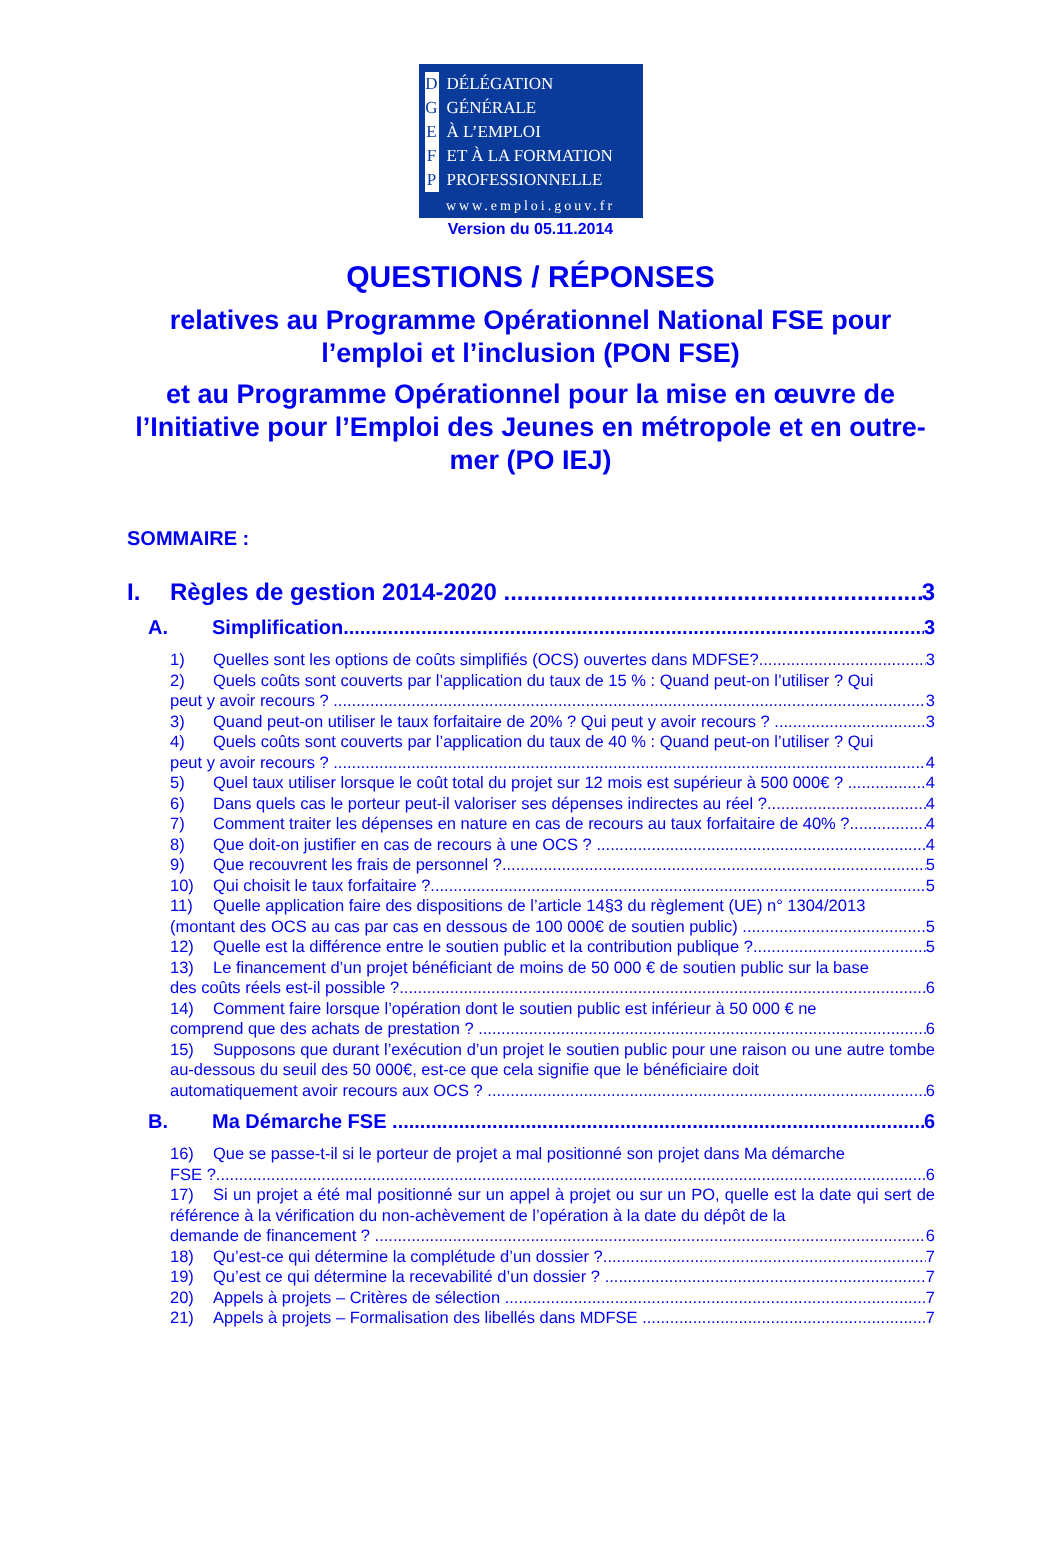D DÉLÉGATION
G GÉNÉRALE
E À L’EMPLOI
F ET À LA FORMATION
P PROFESSIONNELLE
www.emploi.gouv.fr
Version du 05.11.2014
QUESTIONS / RÉPONSES
relatives au Programme Opérationnel National FSE pour l’emploi et l’inclusion (PON FSE)
et au Programme Opérationnel pour la mise en œuvre de l’Initiative pour l’Emploi des Jeunes en métropole et en outre-mer (PO IEJ)
SOMMAIRE :
I. Règles de gestion 2014-2020 3
A. Simplification 3
1) Quelles sont les options de coûts simplifiés (OCS) ouvertes dans MDFSE? 3
2) Quels coûts sont couverts par l’application du taux de 15 % : Quand peut-on l’utiliser ? Qui
peut y avoir recours ? 3
3) Quand peut-on utiliser le taux forfaitaire de 20% ? Qui peut y avoir recours ? 3
4) Quels coûts sont couverts par l’application du taux de 40 % : Quand peut-on l’utiliser ? Qui
peut y avoir recours ? 4
5) Quel taux utiliser lorsque le coût total du projet sur 12 mois est supérieur à 500 000€ ? 4
6) Dans quels cas le porteur peut-il valoriser ses dépenses indirectes au réel ? 4
7) Comment traiter les dépenses en nature en cas de recours au taux forfaitaire de 40% ? 4
8) Que doit-on justifier en cas de recours à une OCS ? 4
9) Que recouvrent les frais de personnel ? 5
10) Qui choisit le taux forfaitaire ? 5
11) Quelle application faire des dispositions de l’article 14§3 du règlement (UE) n° 1304/2013
(montant des OCS au cas par cas en dessous de 100 000€ de soutien public) 5
12) Quelle est la différence entre le soutien public et la contribution publique ? 5
13) Le financement d’un projet bénéficiant de moins de 50 000 € de soutien public sur la base
des coûts réels est-il possible ? 6
14) Comment faire lorsque l’opération dont le soutien public est inférieur à 50 000 € ne
comprend que des achats de prestation ? 6
15) Supposons que durant l’exécution d’un projet le soutien public pour une raison ou une autre tombe au-dessous du seuil des 50 000€, est-ce que cela signifie que le bénéficiaire doit
automatiquement avoir recours aux OCS ? 6
B. Ma Démarche FSE 6
16) Que se passe-t-il si le porteur de projet a mal positionné son projet dans Ma démarche
FSE ? 6
17) Si un projet a été mal positionné sur un appel à projet ou sur un PO, quelle est la date qui sert de référence à la vérification du non-achèvement de l’opération à la date du dépôt de la
demande de financement ? 6
18) Qu’est-ce qui détermine la complétude d’un dossier ? 7
19) Qu’est ce qui détermine la recevabilité d’un dossier ? 7
20) Appels à projets – Critères de sélection 7
21) Appels à projets – Formalisation des libellés dans MDFSE 7